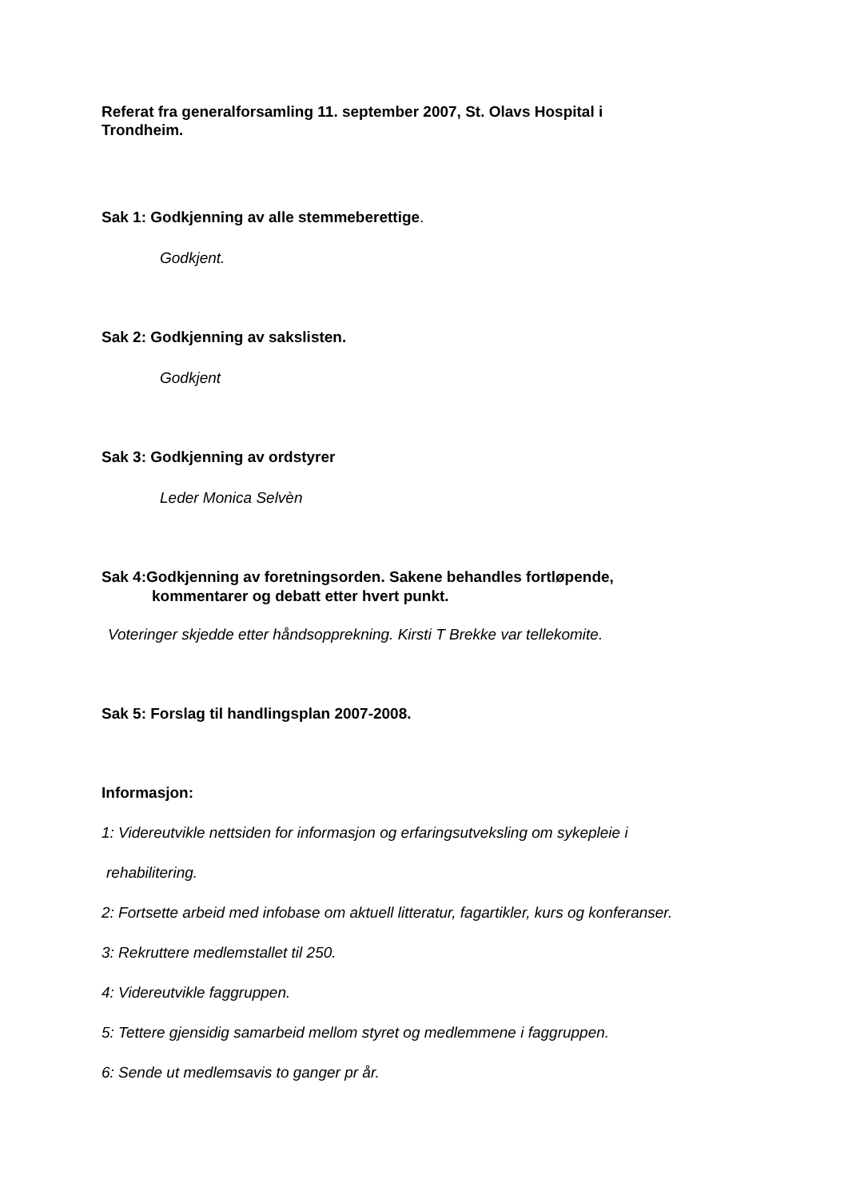Referat fra generalforsamling 11. september 2007, St. Olavs Hospital i
Trondheim.
Sak 1: Godkjenning av alle stemmeberettige.
Godkjent.
Sak 2: Godkjenning av sakslisten.
Godkjent
Sak 3: Godkjenning av ordstyrer
Leder Monica Selvèn
Sak 4:Godkjenning av foretningsorden. Sakene behandles fortløpende,
kommentarer og debatt etter hvert punkt.
Voteringer skjedde etter håndsopprekning. Kirsti T Brekke var tellekomite.
Sak 5: Forslag til handlingsplan 2007-2008.
Informasjon:
1: Videreutvikle nettsiden for informasjon og erfaringsutveksling om sykepleie i
rehabilitering.
2: Fortsette arbeid med infobase om aktuell litteratur, fagartikler, kurs og konferanser.
3: Rekruttere medlemstallet til 250.
4: Videreutvikle faggruppen.
5: Tettere gjensidig samarbeid mellom styret og medlemmene i faggruppen.
6: Sende ut medlemsavis to ganger pr år.